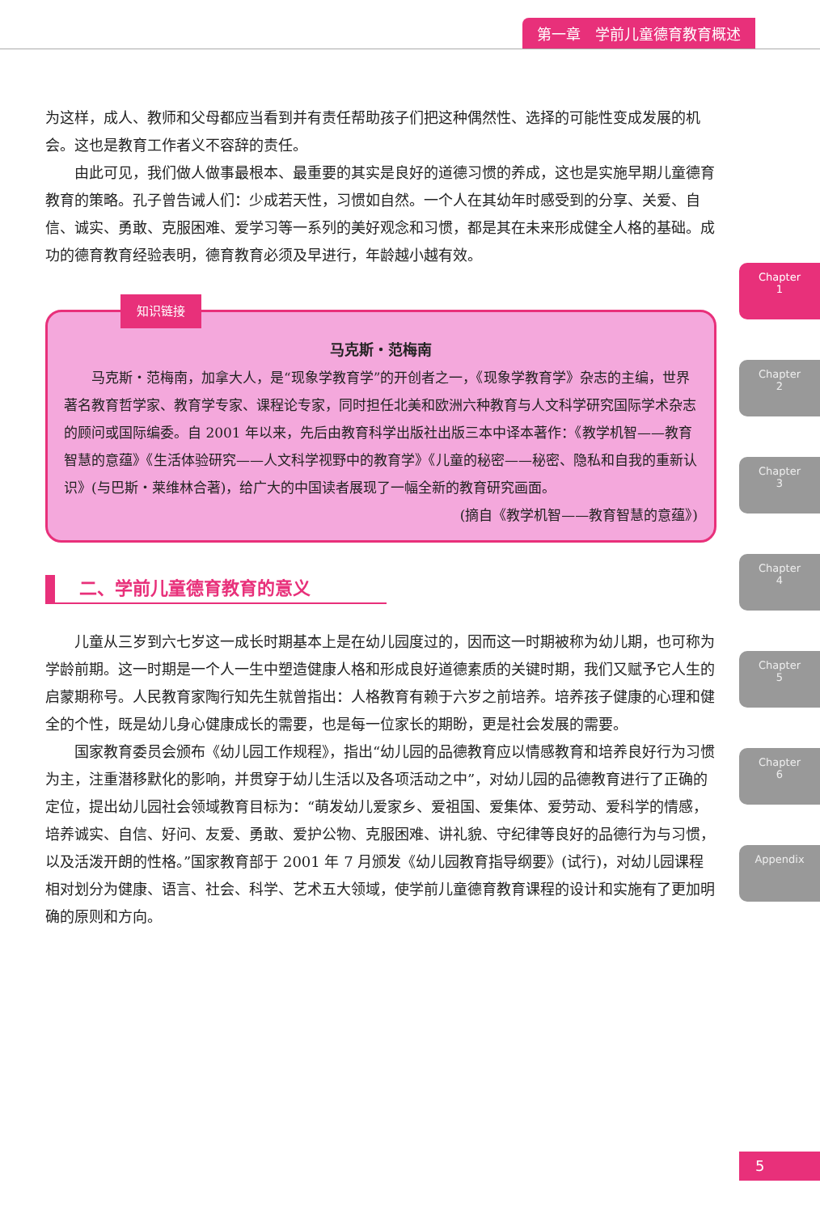第一章　学前儿童德育教育概述
Chapter
1
Chapter
2
Chapter
3
Chapter
4
Chapter
5
Chapter
6
Appendix
为这样，成人、教师和父母都应当看到并有责任帮助孩子们把这种偶然性、选择的可能性变成发展的机会。这也是教育工作者义不容辞的责任。
由此可见，我们做人做事最根本、最重要的其实是良好的道德习惯的养成，这也是实施早期儿童德育教育的策略。孔子曾告诫人们：少成若天性，习惯如自然。一个人在其幼年时感受到的分享、关爱、自信、诚实、勇敢、克服困难、爱学习等一系列的美好观念和习惯，都是其在未来形成健全人格的基础。成功的德育教育经验表明，德育教育必须及早进行，年龄越小越有效。
知识链接
马克斯・范梅南
马克斯・范梅南，加拿大人，是“现象学教育学”的开创者之一，《现象学教育学》杂志的主编，世界著名教育哲学家、教育学专家、课程论专家，同时担任北美和欧洲六种教育与人文科学研究国际学术杂志的顾问或国际编委。自 2001 年以来，先后由教育科学出版社出版三本中译本著作：《教学机智——教育智慧的意蕴》《生活体验研究——人文科学视野中的教育学》《儿童的秘密——秘密、隐私和自我的重新认识》(与巴斯・莱维林合著)，给广大的中国读者展现了一幅全新的教育研究画面。
(摘自《教学机智——教育智慧的意蕴》)
二、学前儿童德育教育的意义
儿童从三岁到六七岁这一成长时期基本上是在幼儿园度过的，因而这一时期被称为幼儿期，也可称为学龄前期。这一时期是一个人一生中塑造健康人格和形成良好道德素质的关键时期，我们又赋予它人生的启蒙期称号。人民教育家陶行知先生就曾指出：人格教育有赖于六岁之前培养。培养孩子健康的心理和健全的个性，既是幼儿身心健康成长的需要，也是每一位家长的期盼，更是社会发展的需要。
国家教育委员会颁布《幼儿园工作规程》，指出“幼儿园的品德教育应以情感教育和培养良好行为习惯为主，注重潜移默化的影响，并贯穿于幼儿生活以及各项活动之中”，对幼儿园的品德教育进行了正确的定位，提出幼儿园社会领域教育目标为：“萌发幼儿爱家乡、爱祖国、爱集体、爱劳动、爱科学的情感，培养诚实、自信、好问、友爱、勇敢、爱护公物、克服困难、讲礼貌、守纪律等良好的品德行为与习惯，以及活泼开朗的性格。”国家教育部于 2001 年 7 月颁发《幼儿园教育指导纲要》(试行)，对幼儿园课程相对划分为健康、语言、社会、科学、艺术五大领域，使学前儿童德育教育课程的设计和实施有了更加明确的原则和方向。
5